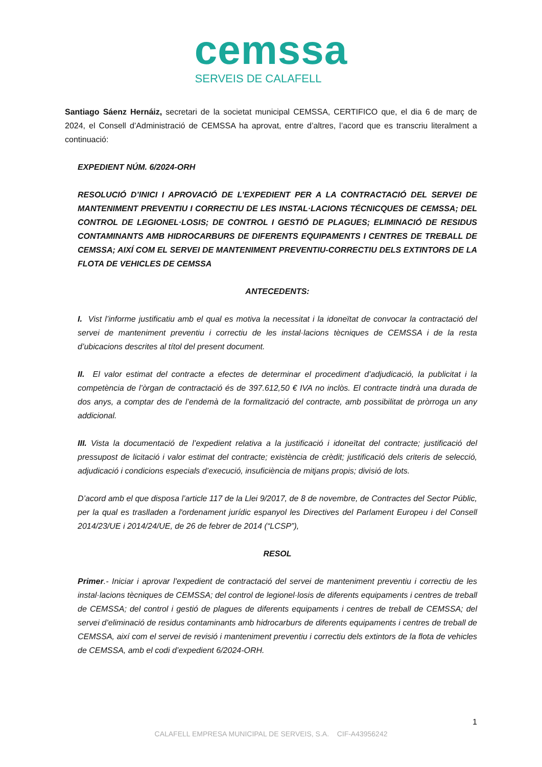cemssa
SERVEIS DE CALAFELL
Santiago Sáenz Hernáiz, secretari de la societat municipal CEMSSA, CERTIFICO que, el dia 6 de març de 2024, el Consell d’Administració de CEMSSA ha aprovat, entre d’altres, l’acord que es transcriu literalment a continuació:
EXPEDIENT NÚM. 6/2024-ORH
RESOLUCIÓ D’INICI I APROVACIÓ DE L’EXPEDIENT PER A LA CONTRACTACIÓ DEL SERVEI DE MANTENIMENT PREVENTIU I CORRECTIU DE LES INSTAL·LACIONS TÉCNICQUES DE CEMSSA; DEL CONTROL DE LEGIONEL·LOSIS; DE CONTROL I GESTIÓ DE PLAGUES; ELIMINACIÓ DE RESIDUS CONTAMINANTS AMB HIDROCARBURS DE DIFERENTS EQUIPAMENTS I CENTRES DE TREBALL DE CEMSSA; AIXÍ COM EL SERVEI DE MANTENIMENT PREVENTIU-CORRECTIU DELS EXTINTORS DE LA FLOTA DE VEHICLES DE CEMSSA
ANTECEDENTS:
I. Vist l’informe justificatiu amb el qual es motiva la necessitat i la idoneïtat de convocar la contractació del servei de manteniment preventiu i correctiu de les instal·lacions tècniques de CEMSSA i de la resta d’ubicacions descrites al títol del present document.
II. El valor estimat del contracte a efectes de determinar el procediment d’adjudicació, la publicitat i la competència de l’òrgan de contractació és de 397.612,50 € IVA no inclòs. El contracte tindrà una durada de dos anys, a comptar des de l’endemà de la formalització del contracte, amb possibilitat de pròrroga un any addicional.
III. Vista la documentació de l’expedient relativa a la justificació i idoneïtat del contracte; justificació del pressupost de licitació i valor estimat del contracte; existència de crèdit; justificació dels criteris de selecció, adjudicació i condicions especials d’execució, insuficiència de mitjans propis; divisió de lots.
D’acord amb el que disposa l’article 117 de la Llei 9/2017, de 8 de novembre, de Contractes del Sector Públic, per la qual es traslladen a l'ordenament jurídic espanyol les Directives del Parlament Europeu i del Consell 2014/23/UE i 2014/24/UE, de 26 de febrer de 2014 (“LCSP”),
RESOL
Primer.- Iniciar i aprovar l’expedient de contractació del servei de manteniment preventiu i correctiu de les instal·lacions tècniques de CEMSSA; del control de legionel·losis de diferents equipaments i centres de treball de CEMSSA; del control i gestió de plagues de diferents equipaments i centres de treball de CEMSSA; del servei d’eliminació de residus contaminants amb hidrocarburs de diferents equipaments i centres de treball de CEMSSA, així com el servei de revisió i manteniment preventiu i correctiu dels extintors de la flota de vehicles de CEMSSA, amb el codi d’expedient 6/2024-ORH.
1
CALAFELL EMPRESA MUNICIPAL DE SERVEIS, S.A. CIF-A43956242